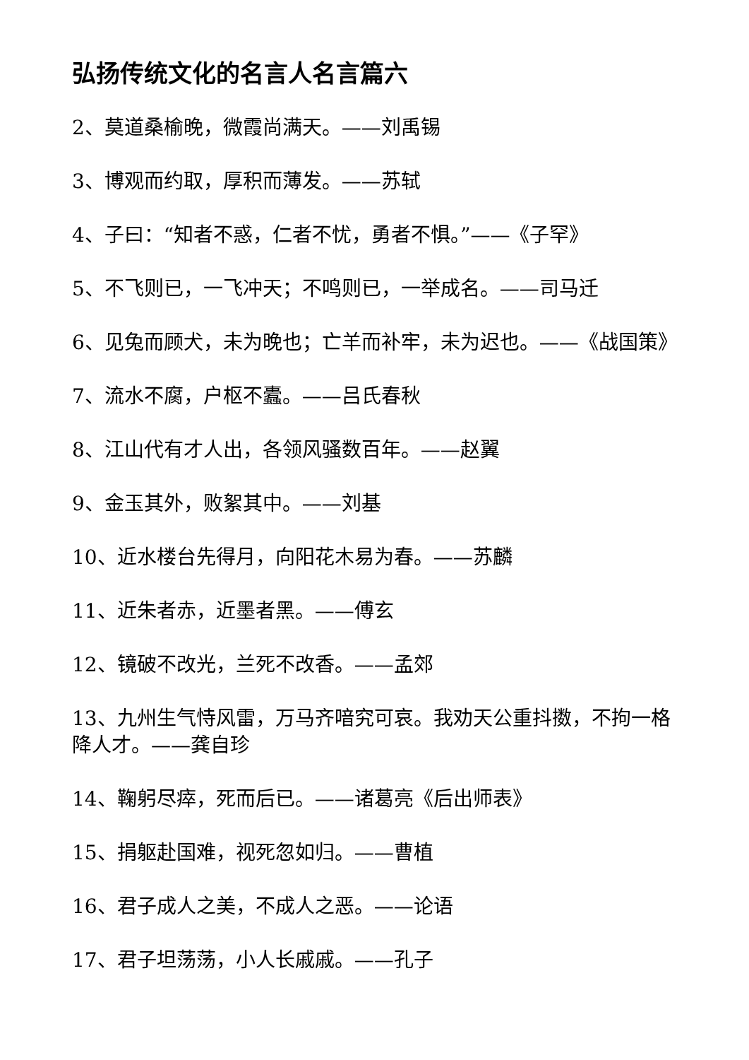弘扬传统文化的名言人名言篇六
2、莫道桑榆晚，微霞尚满天。——刘禹锡
3、博观而约取，厚积而薄发。——苏轼
4、子曰：“知者不惑，仁者不忧，勇者不惧。”——《子罕》
5、不飞则已，一飞冲天；不鸣则已，一举成名。——司马迁
6、见兔而顾犬，未为晚也；亡羊而补牢，未为迟也。——《战国策》
7、流水不腐，户枢不蠹。——吕氏春秋
8、江山代有才人出，各领风骚数百年。——赵翼
9、金玉其外，败絮其中。——刘基
10、近水楼台先得月，向阳花木易为春。——苏麟
11、近朱者赤，近墨者黑。——傅玄
12、镜破不改光，兰死不改香。——孟郊
13、九州生气恃风雷，万马齐喑究可哀。我劝天公重抖擞，不拘一格降人才。——龚自珍
14、鞠躬尽瘁，死而后已。——诸葛亮《后出师表》
15、捐躯赴国难，视死忽如归。——曹植
16、君子成人之美，不成人之恶。——论语
17、君子坦荡荡，小人长戚戚。——孔子